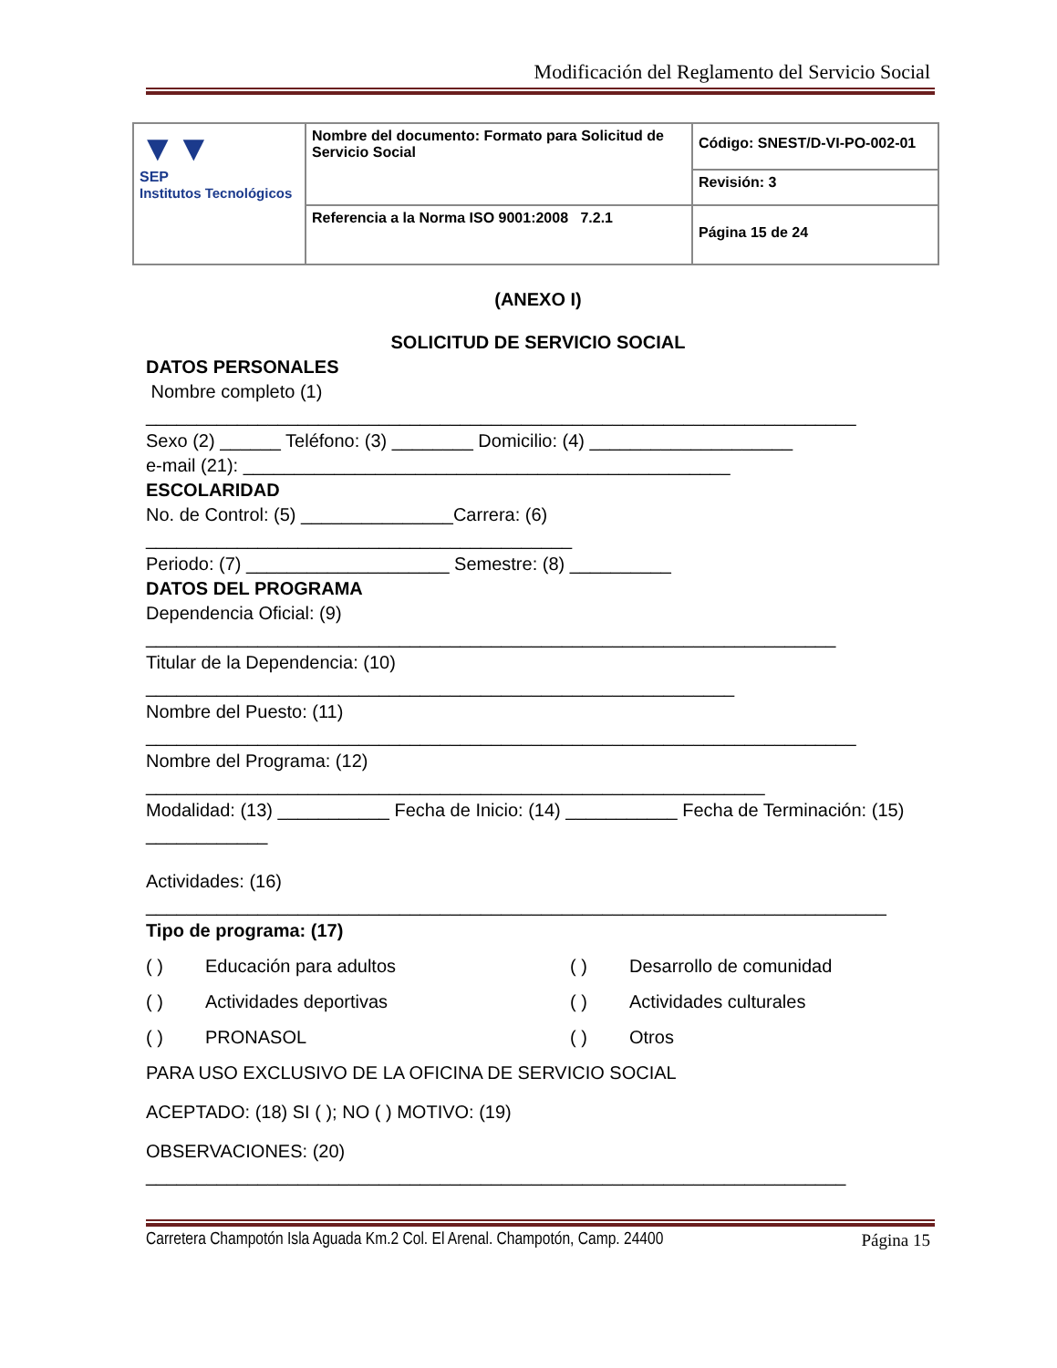Modificación del Reglamento del Servicio Social
| ▼▼ SEP Institutos Tecnológicos | Nombre del documento: Formato para Solicitud de Servicio Social | Código: SNEST/D-VI-PO-002-01 |
| | | Revisión: 3 |
| | Referencia a la Norma ISO 9001:2008 7.2.1 | Página 15 de 24 |
(ANEXO I)
SOLICITUD DE SERVICIO SOCIAL
DATOS PERSONALES
Nombre completo (1)
______________________________________________________________________
Sexo (2) ______ Teléfono: (3) ________ Domicilio: (4) ____________________
e-mail (21): ________________________________________________
ESCOLARIDAD
No. de Control: (5) _______________Carrera: (6)
__________________________________________
Periodo: (7) ____________________ Semestre: (8) __________
DATOS DEL PROGRAMA
Dependencia Oficial: (9)
____________________________________________________________________
Titular de la Dependencia: (10)
__________________________________________________________
Nombre del Puesto: (11)
______________________________________________________________________
Nombre del Programa: (12)
_____________________________________________________________
Modalidad: (13) ___________ Fecha de Inicio: (14) ___________ Fecha de Terminación: (15) ____________
Actividades: (16)
_________________________________________________________________________
Tipo de programa: (17)
( ) Educación para adultos ( ) Desarrollo de comunidad ( ) Actividades deportivas ( ) Actividades culturales ( ) PRONASOL ( ) Otros
PARA USO EXCLUSIVO DE LA OFICINA DE SERVICIO SOCIAL
ACEPTADO: (18) SI ( ); NO ( ) MOTIVO: (19)
OBSERVACIONES: (20)
_____________________________________________________________________
Carretera Champotón Isla Aguada Km.2 Col. El Arenal. Champotón, Camp. 24400 Página 15